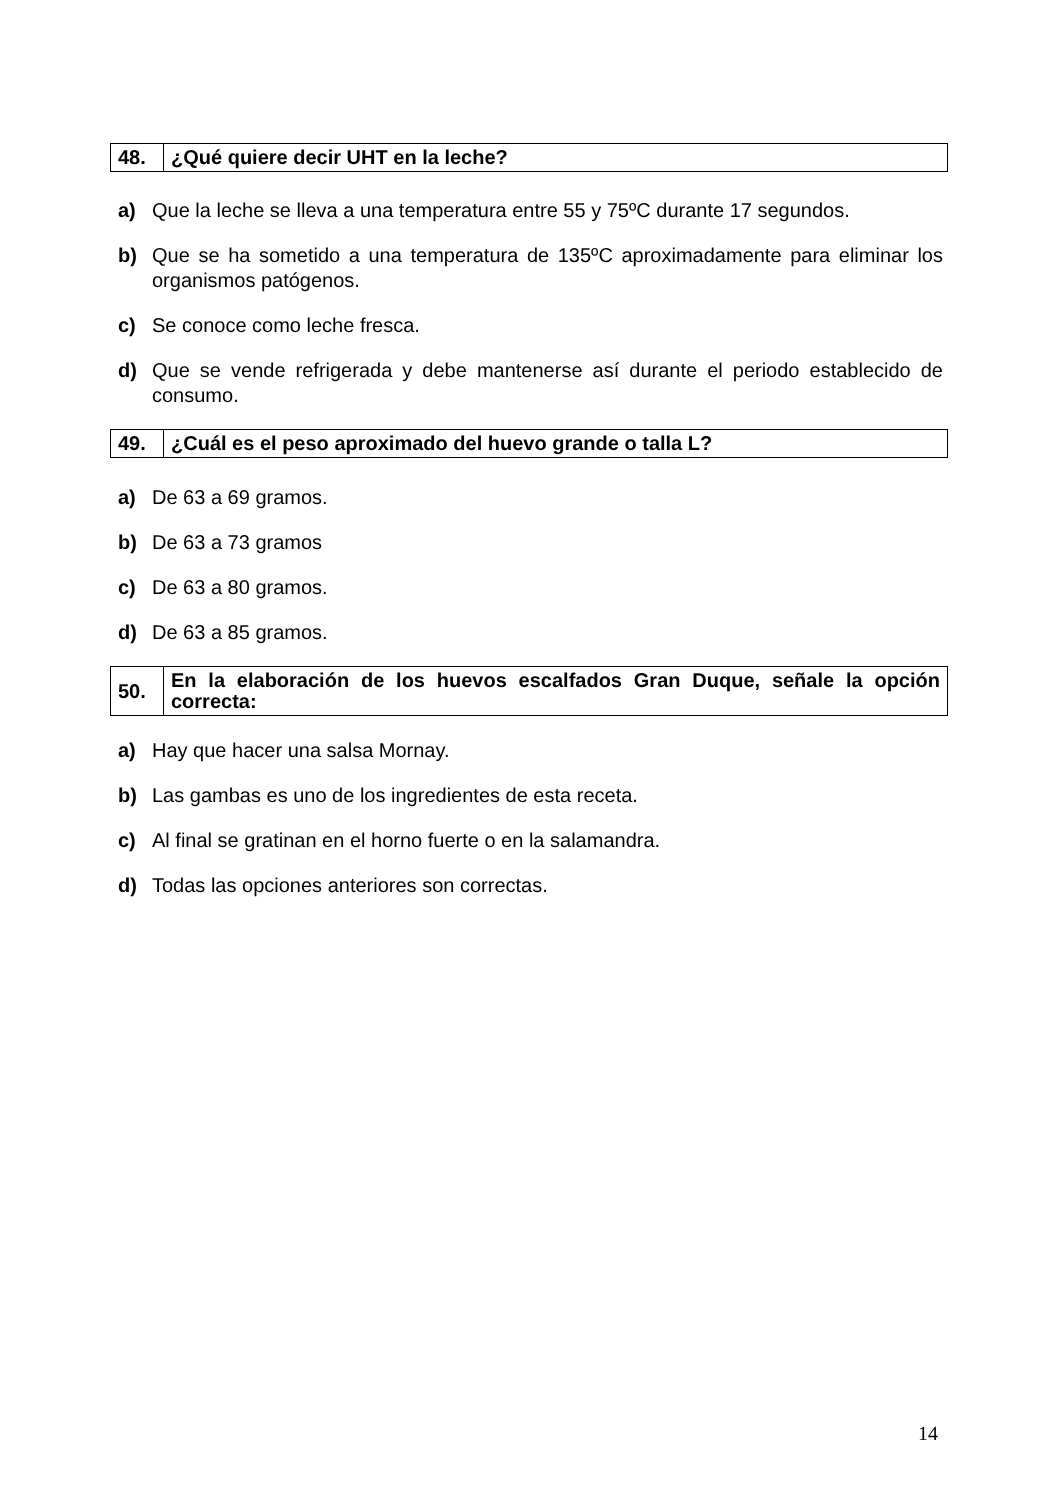| 48. | ¿Qué quiere decir UHT en la leche? |
a) Que la leche se lleva a una temperatura entre 55 y 75ºC durante 17 segundos.
b) Que se ha sometido a una temperatura de 135ºC aproximadamente para eliminar los organismos patógenos.
c) Se conoce como leche fresca.
d) Que se vende refrigerada y debe mantenerse así durante el periodo establecido de consumo.
| 49. | ¿Cuál es el peso aproximado del huevo grande o talla L? |
a) De 63 a 69 gramos.
b) De 63 a 73 gramos
c) De 63 a 80 gramos.
d) De 63 a 85 gramos.
| 50. | En la elaboración de los huevos escalfados Gran Duque, señale la opción correcta: |
a) Hay que hacer una salsa Mornay.
b) Las gambas es uno de los ingredientes de esta receta.
c) Al final se gratinan en el horno fuerte o en la salamandra.
d) Todas las opciones anteriores son correctas.
14